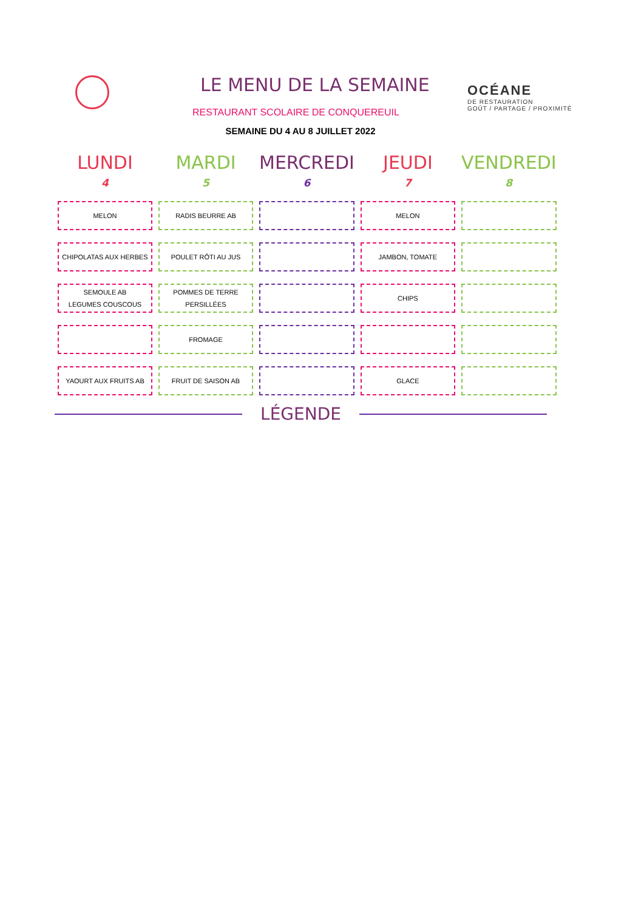LE MENU DE LA SEMAINE
RESTAURANT SCOLAIRE DE CONQUEREUIL
OCÉANE
DE RESTAURATION
GOÛT / PARTAGE / PROXIMITÉ
SEMAINE DU 4 AU 8 JUILLET 2022
| LUNDI 4 | MARDI 5 | MERCREDI 6 | JEUDI 7 | VENDREDI 8 |
| --- | --- | --- | --- | --- |
| MELON | RADIS BEURRE AB | | MELON | |
| CHIPOLATAS AUX HERBES | POULET RÔTI AU JUS | | JAMBON, TOMATE | |
| SEMOULE AB LEGUMES COUSCOUS | POMMES DE TERRE PERSILLÉES | | CHIPS | |
| | FROMAGE | | | |
| YAOURT AUX FRUITS AB | FRUIT DE SAISON AB | | GLACE | |
LÉGENDE